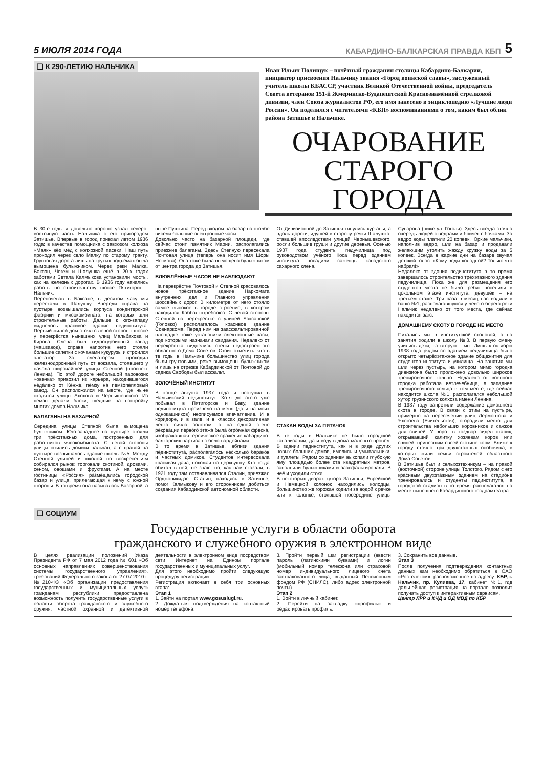5 ИЮЛЯ 2014 ГОДА КАБАРДИНО-БАЛКАРСКАЯ ПРАВДА КБП 5
❑ К 290-ЛЕТИЮ НАЛЬЧИКА
Иван Ильич Полищук – почётный гражданин столицы Кабардино-Балкарии, инициатор присвоения Нальчику звания «Город воинской славы», заслуженный учитель школы КБАССР, участник Великой Отечественной войны, председатель Совета ветеранов 151-й Жмеринско-Будапештской Краснознамённой стрелковой дивизии, член Союза журналистов РФ, его имя занесено в энциклопедию «Лучшие люди России». Он поделился с читателями «КБП» воспоминаниями о том, каким был облик района Затишье в Нальчике.
ОЧАРОВАНИЕ
СТАРОГО ГОРОДА
В 30-е годы я довольно хорошо узнал северо-восточную часть Нальчика с его пригородом Затишье. Впервые в город приехал летом 1936 года: в качестве помощника с завхозом колхоза «Маяк» вёз мёд с колхозной пасеки. Наш путь проходил через село Малку по старому тракту. Грунтовая дорога лишь на крутых подъёмах была вымощена булыжником. Через реки Малка, Баксан, Чегем и Шалушка ещё в 20-х годах заботами Бетала Калмыкова установили мосты, как на железных дорогах. В 1936 году начались работы по строительству шоссе Пятигорск – Нальчик.
Переночевав в Баксане, в десятом часу мы переехали в Шалушку. Впереди справа на пустыре возвышались корпуса кондитерской фабрики и мясокомбината, на которых шли строительные работы. Дальше к юго-западу виднелось красивое здание пединститута. Первый жилой дом стоял с левой стороны шоссе у перекрёстка нынешних улиц Мальбахова и Кирова. Слева был гидротурбинный завод (машзавод), справа напротив него стояли большие сапетки с кочанами кукурузы и строился элеватор. За элеватором проходил железнодорожный путь от вокзала, стоявшего у начала широчайшей улицы Степной (проспект Ленина). По этой дороге небольшой паровозик «овечка» привозил из карьера, находившегося недалеко от Кенже, пемзу на пемзопепловый завод. Он расположился на месте, где ныне сходятся улицы Ахохова и Чернышевского. Из пемзы делали блоки, шедшие на постройку многих домов Нальчика.
БАЛАГАНЫ НА БАЗАРНОЙ
Середина улицы Степной была вымощена булыжником. Юго-западнее на пустыре стояли три трёхэтажных дома, построенных для работников мясокомбината. С левой стороны улицы ютились домики нальчан, а с правой на пустыре возвышалось здание школы №5. Между Степной улицей и школой по воскресеньям собирался рынок: торговали скотиной, дровами, сеном, овощами и фруктами. А на месте гостиницы «Россия» размещались городской базар и улица, прилегающая к нему с южной стороны. В то время она называлась Базарной, а ныне Пушкина. Перед входом на базар на столбе висели большие электронные часы.
Довольно часто на базарной площади, где сейчас стоит памятник Марии, располагались приезжие балаганы. Здесь Степную пересекала Почтовая улица (теперь она носит имя Шоры Ногмова). Она тоже была вымощена булыжником от центра города до Затишья.
ВЛЮБЛЁННЫЕ ЧАСОВ НЕ НАБЛЮДАЮТ
На перекрёстке Почтовой и Степной красовалось новое трёхэтажное здание Наркомата внутренних дел и Главного управления шоссейных дорог. В километре от него стояло самое высокое в городе строение, в котором находился Каббалкптребсоюз. С левой стороны Степной на перекрёстке с улицей Баксанской (Головко) располагалось красивое здание Совнаркома. Перед ним на заасфальтированной площадке тоже установили электронные часы, под которыми назначали свидания. Недалеко от перекрёстка виднелись стены недостроенного областного Дома Советов. Стоит отметить, что в те годы в Нальчике большинство улиц города были грунтовыми, реже вымощены булыжником и лишь на отрезке Кабардинской от Почтовой до садика Свободы был асфальт.
ЗОЛОЧЁНЫЙ ИНСТИТУТ
В конце августа 1937 года я поступил в Нальчикский пединститут. Хотя до этого уже побывал в Пятигорске и Баку, здание пединститута произвело на меня (да и на моих однокашников) неописуемое впечатление. И в коридоре, и в зале, и в классах декоративная лепка сияла золотом, а на одной стене рекреации первого этажа была огромная фреска, изображавшая героическое сражение кабардино-балкарских партизан с белогвардейцами.
В то время в Затишье, вблизи здания пединститута, располагалось несколько бараков и частных домиков. Студентов интересовала красивая дача, похожая на церквушку. Кто тогда обитал в ней, не знаю, но, как нам сказали, в 1921 году там останавливался Сталин, приезжал Орджоникидзе. Сталин, находясь в Затишье, помог Калмыкову и его сторонникам добиться создания Кабардинской автономной области.
От Дивизионной до Затишья тянулись курганы, а вдоль дороги, идущей в сторону речки Шалушка, ставшей впоследствии улицей Чернышевского, росли большие груши и другие деревья. Осенью 1937 года студенты педучилища под руководством учёного Коса перед зданием института посадили саженцы канадского сахарного клёна.
СТАКАН ВОДЫ ЗА ПЯТАЧОК
В те годы в Нальчике не было городской канализации, да и воду в дома мало кто провёл. В здании пединститута, как и в ряде других новых больших домов, имелись и умывальники, и туалеты. Рядом со зданием выкопали глубокую яму площадью более ста квадратных метров, заполнили булыжниками и заасфальтировали. В неё и уходили стоки.
В некоторых дворах хутора Затишья, Еврейской и Немецкой колонок находились колодцы, большинство же горожан ходили за водой к речке или к колонке, стоявшей посередине улицы Суворова (ниже ул. Гоголя). Здесь всегда стояла очередь людей с вёдрами и бричек с бочками. За ведро воды платили 20 копеек. Юркие мальчики, наполнив ведро, шли на базар и продавали желающим утолить жажду кружку воды за 5 копеек. Всегда в жаркие дни на базаре звучал детский голос: «Кому воды холодной? Только что набрал!»
Недалеко от здания пединститута в то время завершалось строительство трёхэтажного здания педучилища. Пока же для размещения его студентов места не было: ребят поселили в цокольном этаже института, девушек – на третьем этаже. Три раза в месяц нас водили в баню №1, располагавшуюся у левого берега реки Нальчик недалеко от того места, где сейчас находится загс.
ДОМАШНЕМУ СКОТУ В ГОРОДЕ НЕ МЕСТО
Питались мы в институтской столовой, а на занятия ходили в школу №3. В первую смену учились дети, во вторую – мы. Лишь к октябрю 1938 года рядом со зданием педучилища было открыто четырёхэтажное здание общежития для студентов института и училища. На занятия мы шли через пустырь, на котором мимо городка дивизиона было проложено довольно широкое тренировочное кольцо. Недалеко от военного городка работала ветлечебница, а западнее тренировочного кольца в том месте, где сейчас находится школа №1, располагался небольшой хутор грузинского колхоза имени Ленина.
В 1937 году запретили содержание домашнего скота в городе. В связи с этим на пустыре, примерно на пересечении улиц Лермонтова и Яхогоева (Учительская), огородили место для строительства небольших коровников и сажков для свиней. У ворот в хоздвор сидел старик, открывавший калитку хозяевам коров или свиней, принесшим своей скотине корм. Ближе к городу стояло три двухэтажных особнячка, в которых жили семьи строителей областного Дома Советов.
В Затишье был и сельхозтехникум – на правой (восточной) стороне улицы Толстого. Рядом с его красивым двухэтажным зданием на стадионе тренировались и студенты пединститута, а городской стадион в то время располагался на месте нынешнего Кабардинского госдрамтеатра.
❑ СОЦИУМ
Государственные услуги в области оборота
гражданского и служебного оружия в электронном виде
В целях реализации положений Указа Президента РФ от 7 мая 2012 года № 601 «Об основных направлениях совершенствования системы государственного управления», требований Федерального закона от 27.07.2010 г. №210-ФЗ «Об организации предоставления государственных и муниципальных услуг» гражданам республики предоставлена возможность получить государственные услуги в области оборота гражданского и служебного оружия, частной охранной и детективной деятельности в электронном виде посредством сети Интернет на Едином портале государственных и муниципальных услуг.
Для этого необходимо пройти следующую процедуру регистрации:
Регистрация включает в себя три основных этапа:
Этап 1
1. Зайти на портал www.gosuslugi.ru.
2. Дождаться подтверждения на контактный номер телефона.
3. Пройти первый шаг регистрации (ввести пароль (латинскими буквами) и логин (мобильный номер телефона или страховой номер индивидуального лицевого счёта застрахованного лица, выданный Пенсионным фондом РФ (СНИЛС), либо адрес электронной почты).
Этап 2
1. Войти в личный кабинет.
2. Перейти на закладку «профиль» и редактировать профиль.
3. Сохранить все данные.
Этап 3
После получения подтверждения контактных данных вам необходимо обратиться в ОАО «Ростелеком», расположенное по адресу: КБР, г. Нальчик, пр. Кулиева, 17, кабинет №1, где дальнейшая регистрация на портале позволит получать доступ к интерактивным сервисам.
Центр ЛРР и КЧД и ОД МВД по КБР